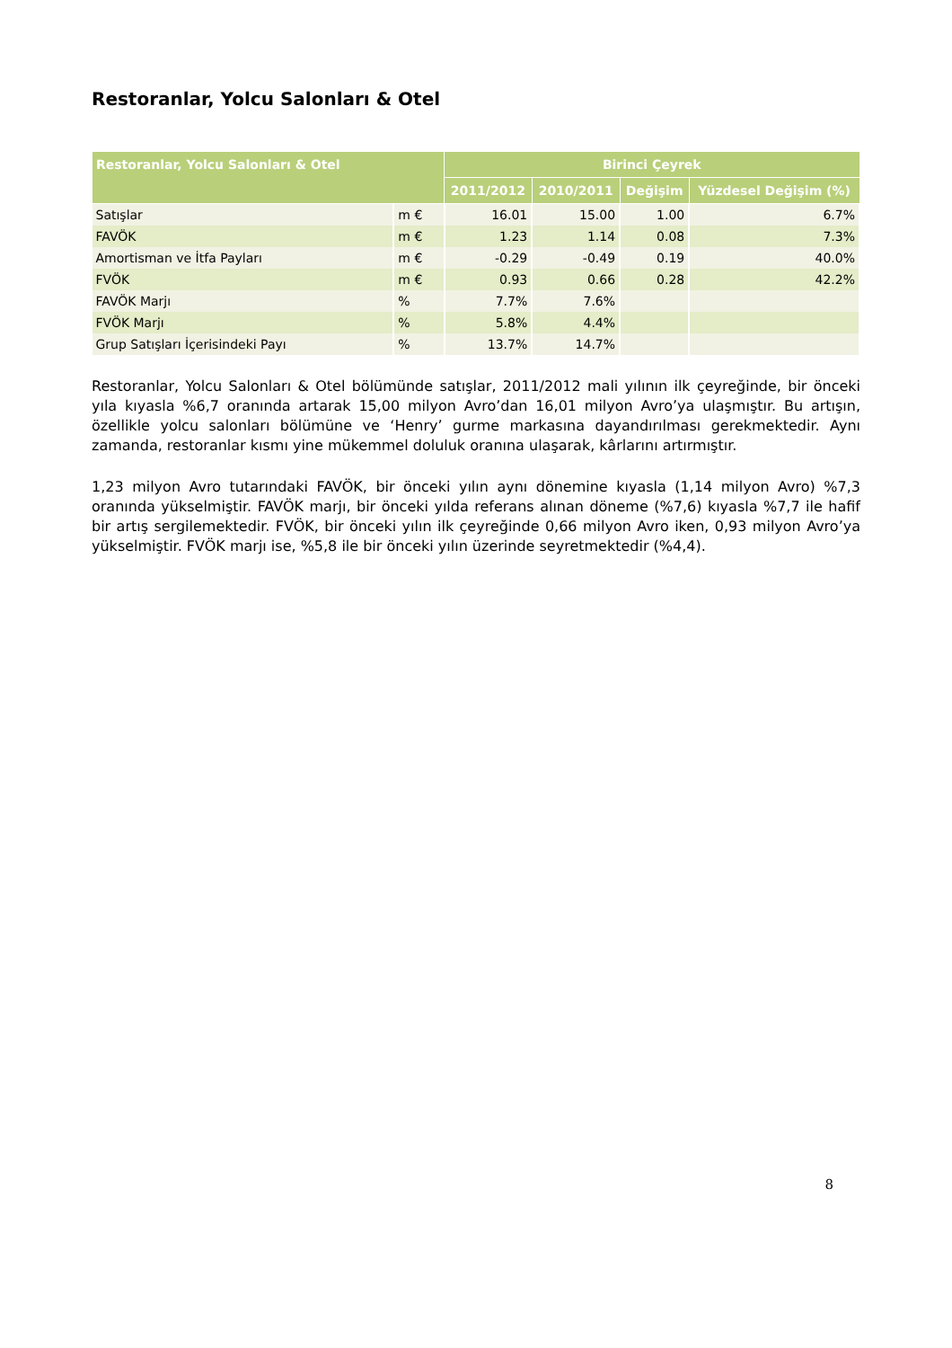Restoranlar, Yolcu Salonları & Otel
| Restoranlar, Yolcu Salonları & Otel | | Birinci Çeyrek | | | |
| --- | --- | --- | --- | --- | --- |
| | | 2011/2012 | 2010/2011 | Değişim | Yüzdesel Değişim (%) |
| Satışlar | m € | 16.01 | 15.00 | 1.00 | 6.7% |
| FAVÖK | m € | 1.23 | 1.14 | 0.08 | 7.3% |
| Amortisman ve İtfa Payları | m € | -0.29 | -0.49 | 0.19 | 40.0% |
| FVÖK | m € | 0.93 | 0.66 | 0.28 | 42.2% |
| FAVÖK Marjı | % | 7.7% | 7.6% | | |
| FVÖK Marjı | % | 5.8% | 4.4% | | |
| Grup Satışları İçerisindeki Payı | % | 13.7% | 14.7% | | |
Restoranlar, Yolcu Salonları & Otel bölümünde satışlar, 2011/2012 mali yılının ilk çeyreğinde, bir önceki yıla kıyasla %6,7 oranında artarak 15,00 milyon Avro’dan 16,01 milyon Avro’ya ulaşmıştır. Bu artışın, özellikle yolcu salonları bölümüne ve ‘Henry’ gurme markasına dayandırılması gerekmektedir. Aynı zamanda, restoranlar kısmı yine mükemmel doluluk oranına ulaşarak, kârlarını artırmıştır.
1,23 milyon Avro tutarındaki FAVÖK, bir önceki yılın aynı dönemine kıyasla (1,14 milyon Avro) %7,3 oranında yükselmiştir. FAVÖK marjı, bir önceki yılda referans alınan döneme (%7,6) kıyasla %7,7 ile hafif bir artış sergilemektedir. FVÖK, bir önceki yılın ilk çeyreğinde 0,66 milyon Avro iken, 0,93 milyon Avro’ya yükselmiştir. FVÖK marjı ise, %5,8 ile bir önceki yılın üzerinde seyretmektedir (%4,4).
8